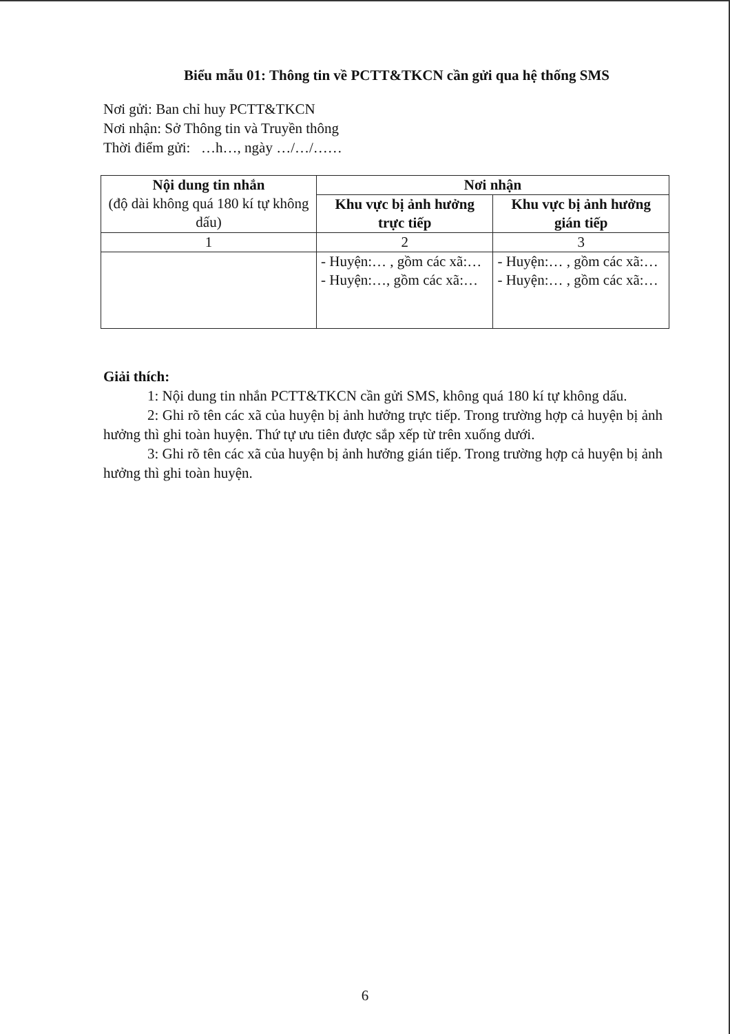Biểu mẫu 01: Thông tin về PCTT&TKCN cần gửi qua hệ thống SMS
Nơi gửi: Ban chỉ huy PCTT&TKCN
Nơi nhận: Sở Thông tin và Truyền thông
Thời điểm gửi: …h…, ngày …/…/……
| Nội dung tin nhắn (độ dài không quá 180 kí tự không dấu) | Nơi nhận | |
| --- | --- | --- |
| | Khu vực bị ảnh hưởng trực tiếp | Khu vực bị ảnh hưởng gián tiếp |
| 1 | 2 | 3 |
| | - Huyện:… , gồm các xã:… - Huyện:…, gồm các xã:… | - Huyện:… , gồm các xã:… - Huyện:… , gồm các xã:… |
Giải thích:
1: Nội dung tin nhắn PCTT&TKCN cần gửi SMS, không quá 180 kí tự không dấu.
2: Ghi rõ tên các xã của huyện bị ảnh hưởng trực tiếp. Trong trường hợp cả huyện bị ảnh hưởng thì ghi toàn huyện. Thứ tự ưu tiên được sắp xếp từ trên xuống dưới.
3: Ghi rõ tên các xã của huyện bị ảnh hưởng gián tiếp. Trong trường hợp cả huyện bị ảnh hưởng thì ghi toàn huyện.
6